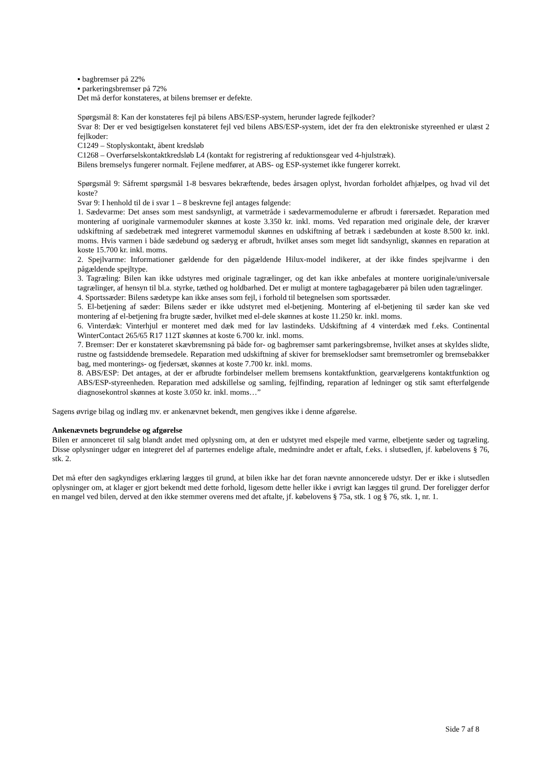▪ bagbremser på 22%
▪ parkeringsbremser på 72%
Det må derfor konstateres, at bilens bremser er defekte.
Spørgsmål 8: Kan der konstateres fejl på bilens ABS/ESP-system, herunder lagrede fejlkoder?
Svar 8: Der er ved besigtigelsen konstateret fejl ved bilens ABS/ESP-system, idet der fra den elektroniske styreenhed er ulæst 2 fejlkoder:
C1249 – Stoplyskontakt, åbent kredsløb
C1268 – Overførselskontaktkredsløb L4 (kontakt for registrering af reduktionsgear ved 4-hjulstræk).
Bilens bremselys fungerer normalt. Fejlene medfører, at ABS- og ESP-systemet ikke fungerer korrekt.
Spørgsmål 9: Såfremt spørgsmål 1-8 besvares bekræftende, bedes årsagen oplyst, hvordan forholdet afhjælpes, og hvad vil det koste?
Svar 9: I henhold til de i svar 1 – 8 beskrevne fejl antages følgende:
1. Sædevarme: Det anses som mest sandsynligt, at varmetråde i sædevarmemodulerne er afbrudt i førersædet. Reparation med montering af uoriginale varmemoduler skønnes at koste 3.350 kr. inkl. moms. Ved reparation med originale dele, der kræver udskiftning af sædebetræk med integreret varmemodul skønnes en udskiftning af betræk i sædebunden at koste 8.500 kr. inkl. moms. Hvis varmen i både sædebund og sæderyg er afbrudt, hvilket anses som meget lidt sandsynligt, skønnes en reparation at koste 15.700 kr. inkl. moms.
2. Spejlvarme: Informationer gældende for den pågældende Hilux-model indikerer, at der ikke findes spejlvarme i den pågældende spejltype.
3. Tagræling: Bilen kan ikke udstyres med originale tagrælinger, og det kan ikke anbefales at montere uoriginale/universale tagrælinger, af hensyn til bl.a. styrke, tæthed og holdbarhed. Det er muligt at montere tagbagagebærer på bilen uden tagrælinger.
4. Sportssæder: Bilens sædetype kan ikke anses som fejl, i forhold til betegnelsen som sportssæder.
5. El-betjening af sæder: Bilens sæder er ikke udstyret med el-betjening. Montering af el-betjening til sæder kan ske ved montering af el-betjening fra brugte sæder, hvilket med el-dele skønnes at koste 11.250 kr. inkl. moms.
6. Vinterdæk: Vinterhjul er monteret med dæk med for lav lastindeks. Udskiftning af 4 vinterdæk med f.eks. Continental WinterContact 265/65 R17 112T skønnes at koste 6.700 kr. inkl. moms.
7. Bremser: Der er konstateret skævbremsning på både for- og bagbremser samt parkeringsbremse, hvilket anses at skyldes slidte, rustne og fastsiddende bremsedele. Reparation med udskiftning af skiver for bremseklodser samt bremsetromler og bremsebakker bag, med monterings- og fjedersæt, skønnes at koste 7.700 kr. inkl. moms.
8. ABS/ESP: Det antages, at der er afbrudte forbindelser mellem bremsens kontaktfunktion, gearvælgerens kontaktfunktion og ABS/ESP-styreenheden. Reparation med adskillelse og samling, fejlfinding, reparation af ledninger og stik samt efterfølgende diagnosekontrol skønnes at koste 3.050 kr. inkl. moms…”
Sagens øvrige bilag og indlæg mv. er ankenævnet bekendt, men gengives ikke i denne afgørelse.
Ankenævnets begrundelse og afgørelse
Bilen er annonceret til salg blandt andet med oplysning om, at den er udstyret med elspejle med varme, elbetjente sæder og tagræling. Disse oplysninger udgør en integreret del af parternes endelige aftale, medmindre andet er aftalt, f.eks. i slutsedlen, jf. købelovens § 76, stk. 2.
Det må efter den sagkyndiges erklæring lægges til grund, at bilen ikke har det foran nævnte annoncerede udstyr. Der er ikke i slutsedlen oplysninger om, at klager er gjort bekendt med dette forhold, ligesom dette heller ikke i øvrigt kan lægges til grund. Der foreligger derfor en mangel ved bilen, derved at den ikke stemmer overens med det aftalte, jf. købelovens § 75a, stk. 1 og § 76, stk. 1, nr. 1.
Side 7 af 8